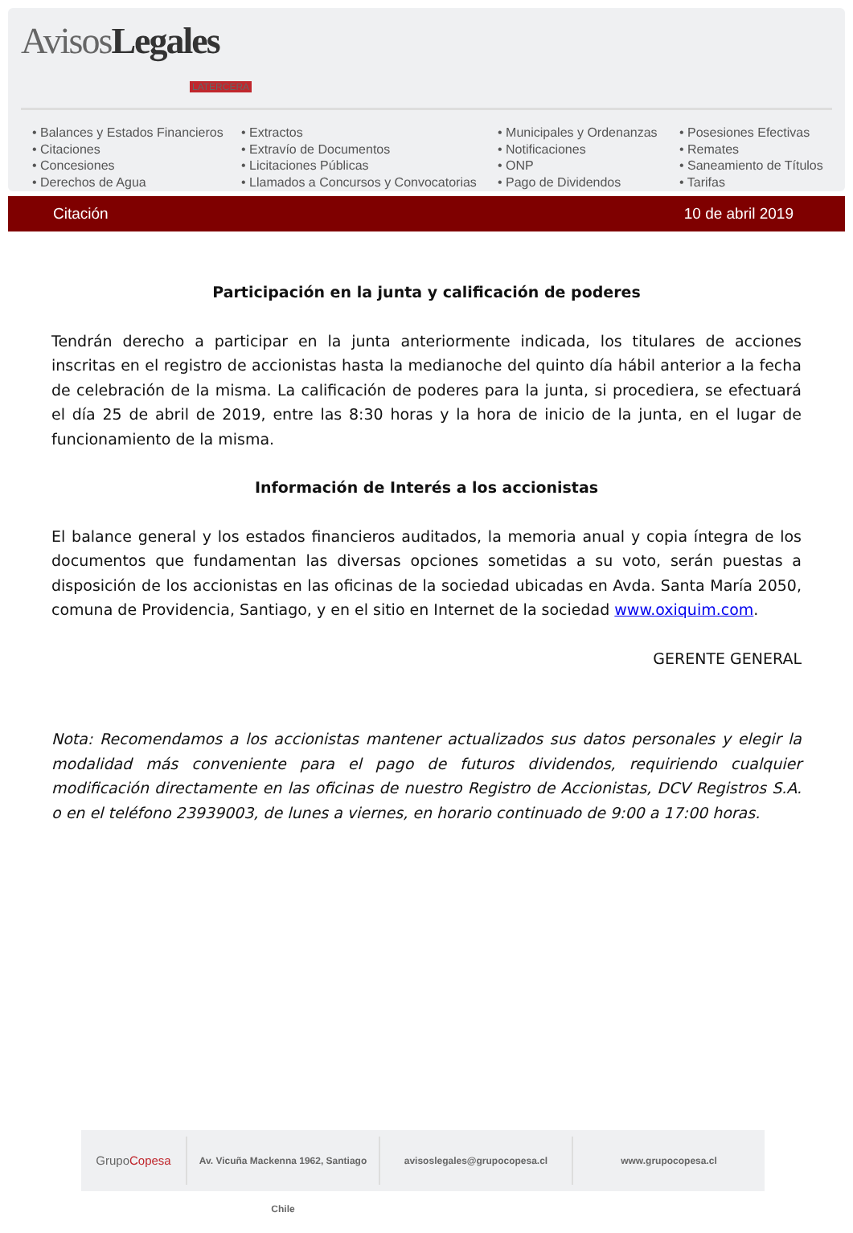Avisos Legales
LATERCERA
• Balances y Estados Financieros
• Citaciones
• Concesiones
• Derechos de Agua
• Extractos
• Extravío de Documentos
• Licitaciones Públicas
• Llamados a Concursos y Convocatorias
• Municipales y Ordenanzas
• Notificaciones
• ONP
• Pago de Dividendos
• Posesiones Efectivas
• Remates
• Saneamiento de Títulos
• Tarifas
Citación 10 de abril 2019
Participación en la junta y calificación de poderes
Tendrán derecho a participar en la junta anteriormente indicada, los titulares de acciones inscritas en el registro de accionistas hasta la medianoche del quinto día hábil anterior a la fecha de celebración de la misma. La calificación de poderes para la junta, si procediera, se efectuará el día 25 de abril de 2019, entre las 8:30 horas y la hora de inicio de la junta, en el lugar de funcionamiento de la misma.
Información de Interés a los accionistas
El balance general y los estados financieros auditados, la memoria anual y copia íntegra de los documentos que fundamentan las diversas opciones sometidas a su voto, serán puestas a disposición de los accionistas en las oficinas de la sociedad ubicadas en Avda. Santa María 2050, comuna de Providencia, Santiago, y en el sitio en Internet de la sociedad www.oxiquim.com.
GERENTE GENERAL
Nota: Recomendamos a los accionistas mantener actualizados sus datos personales y elegir la modalidad más conveniente para el pago de futuros dividendos, requiriendo cualquier modificación directamente en las oficinas de nuestro Registro de Accionistas, DCV Registros S.A. o en el teléfono 23939003, de lunes a viernes, en horario continuado de 9:00 a 17:00 horas.
GrupoCopesa
Av. Vicuña Mackenna 1962, Santiago Chile
avisoslegales@grupocopesa.cl www.grupocopesa.cl